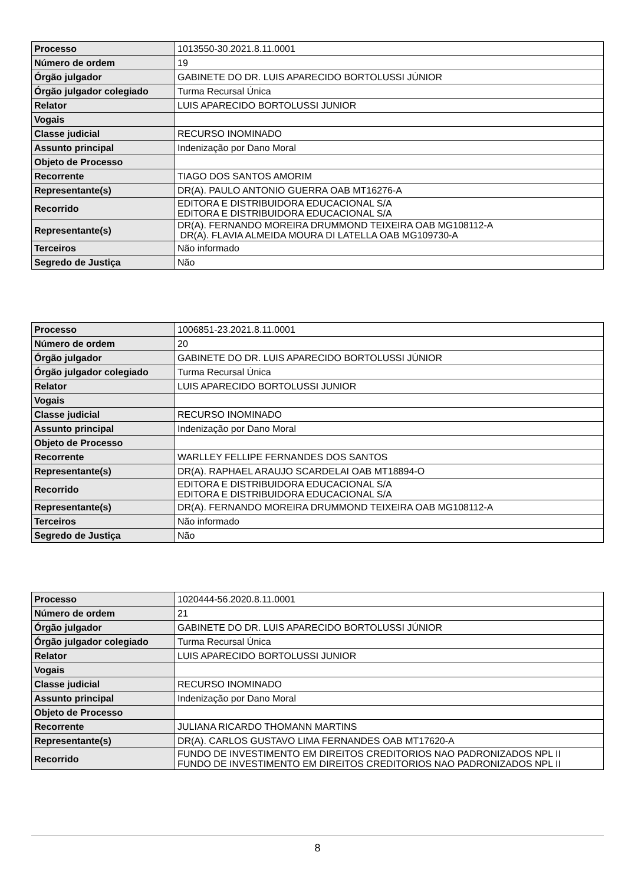| Processo | 1013550-30.2021.8.11.0001 |
| Número de ordem | 19 |
| Órgão julgador | GABINETE DO DR. LUIS APARECIDO BORTOLUSSI JÚNIOR |
| Órgão julgador colegiado | Turma Recursal Única |
| Relator | LUIS APARECIDO BORTOLUSSI JUNIOR |
| Vogais | |
| Classe judicial | RECURSO INOMINADO |
| Assunto principal | Indenização por Dano Moral |
| Objeto de Processo | |
| Recorrente | TIAGO DOS SANTOS AMORIM |
| Representante(s) | DR(A). PAULO ANTONIO GUERRA OAB MT16276-A |
| Recorrido | EDITORA E DISTRIBUIDORA EDUCACIONAL S/A EDITORA E DISTRIBUIDORA EDUCACIONAL S/A |
| Representante(s) | DR(A). FERNANDO MOREIRA DRUMMOND TEIXEIRA OAB MG108112-A DR(A). FLAVIA ALMEIDA MOURA DI LATELLA OAB MG109730-A |
| Terceiros | Não informado |
| Segredo de Justiça | Não |
| Processo | 1006851-23.2021.8.11.0001 |
| Número de ordem | 20 |
| Órgão julgador | GABINETE DO DR. LUIS APARECIDO BORTOLUSSI JÚNIOR |
| Órgão julgador colegiado | Turma Recursal Única |
| Relator | LUIS APARECIDO BORTOLUSSI JUNIOR |
| Vogais | |
| Classe judicial | RECURSO INOMINADO |
| Assunto principal | Indenização por Dano Moral |
| Objeto de Processo | |
| Recorrente | WARLLEY FELLIPE FERNANDES DOS SANTOS |
| Representante(s) | DR(A). RAPHAEL ARAUJO SCARDELAI OAB MT18894-O |
| Recorrido | EDITORA E DISTRIBUIDORA EDUCACIONAL S/A EDITORA E DISTRIBUIDORA EDUCACIONAL S/A |
| Representante(s) | DR(A). FERNANDO MOREIRA DRUMMOND TEIXEIRA OAB MG108112-A |
| Terceiros | Não informado |
| Segredo de Justiça | Não |
| Processo | 1020444-56.2020.8.11.0001 |
| Número de ordem | 21 |
| Órgão julgador | GABINETE DO DR. LUIS APARECIDO BORTOLUSSI JÚNIOR |
| Órgão julgador colegiado | Turma Recursal Única |
| Relator | LUIS APARECIDO BORTOLUSSI JUNIOR |
| Vogais | |
| Classe judicial | RECURSO INOMINADO |
| Assunto principal | Indenização por Dano Moral |
| Objeto de Processo | |
| Recorrente | JULIANA RICARDO THOMANN MARTINS |
| Representante(s) | DR(A). CARLOS GUSTAVO LIMA FERNANDES OAB MT17620-A |
| Recorrido | FUNDO DE INVESTIMENTO EM DIREITOS CREDITORIOS NAO PADRONIZADOS NPL II FUNDO DE INVESTIMENTO EM DIREITOS CREDITORIOS NAO PADRONIZADOS NPL II |
8